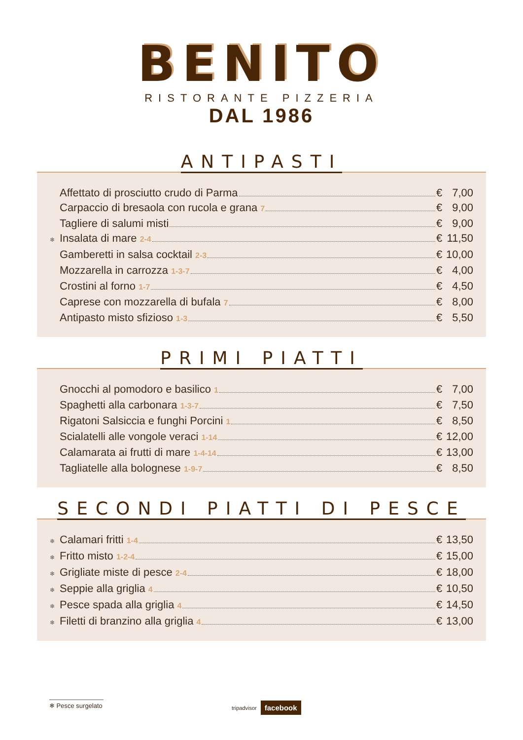BENITO
RISTORANTE PIZZERIA
DAL 1986
ANTIPASTI
Affettato di prosciutto crudo di Parma € 7,00
Carpaccio di bresaola con rucola e grana 7 € 9,00
Tagliere di salumi misti € 9,00
❄ Insalata di mare 2-4 € 11,50
Gamberetti in salsa cocktail 2-3 € 10,00
Mozzarella in carrozza 1-3-7 € 4,00
Crostini al forno 1-7 € 4,50
Caprese con mozzarella di bufala 7 € 8,00
Antipasto misto sfizioso 1-3 € 5,50
PRIMI PIATTI
Gnocchi al pomodoro e basilico 1 € 7,00
Spaghetti alla carbonara 1-3-7 € 7,50
Rigatoni Salsiccia e funghi Porcini 1 € 8,50
Scialatelli alle vongole veraci 1-14 € 12,00
Calamarata ai frutti di mare 1-4-14 € 13,00
Tagliatelle alla bolognese 1-9-7 € 8,50
SECONDI PIATTI DI PESCE
❄ Calamari fritti 1-4 € 13,50
❄ Fritto misto 1-2-4 € 15,00
❄ Grigliate miste di pesce 2-4 € 18,00
❄ Seppie alla griglia 4 € 10,50
❄ Pesce spada alla griglia 4 € 14,50
❄ Filetti di branzino alla griglia 4 € 13,00
❄ Pesce surgelato
tripadvisor facebook